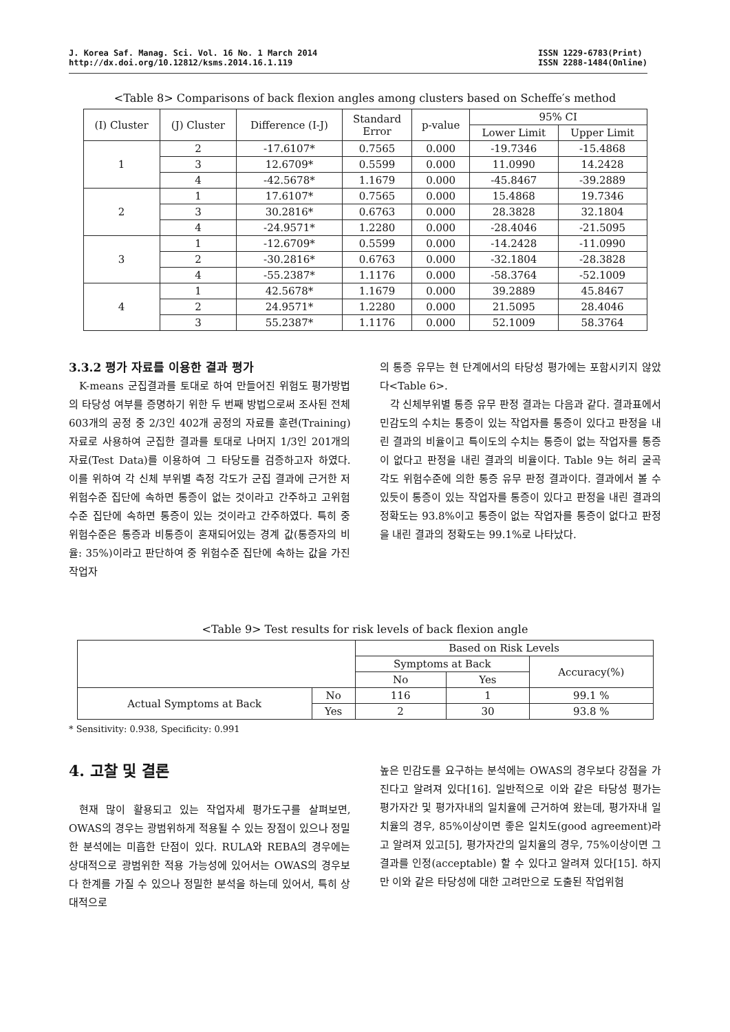J. Korea Saf. Manag. Sci. Vol. 16 No. 1 March 2014
http://dx.doi.org/10.12812/ksms.2014.16.1.119
ISSN 1229-6783(Print)
ISSN 2288-1484(Online)
<Table 8> Comparisons of back flexion angles among clusters based on Scheffe′s method
| (I) Cluster | (J) Cluster | Difference (I-J) | Standard Error | p-value | 95% CI | |
| --- | --- | --- | --- | --- | --- | --- |
| | | | | | Lower Limit | Upper Limit |
| 1 | 2 | -17.6107* | 0.7565 | 0.000 | -19.7346 | -15.4868 |
| | 3 | 12.6709* | 0.5599 | 0.000 | 11.0990 | 14.2428 |
| | 4 | -42.5678* | 1.1679 | 0.000 | -45.8467 | -39.2889 |
| 2 | 1 | 17.6107* | 0.7565 | 0.000 | 15.4868 | 19.7346 |
| | 3 | 30.2816* | 0.6763 | 0.000 | 28.3828 | 32.1804 |
| | 4 | -24.9571* | 1.2280 | 0.000 | -28.4046 | -21.5095 |
| 3 | 1 | -12.6709* | 0.5599 | 0.000 | -14.2428 | -11.0990 |
| | 2 | -30.2816* | 0.6763 | 0.000 | -32.1804 | -28.3828 |
| | 4 | -55.2387* | 1.1176 | 0.000 | -58.3764 | -52.1009 |
| 4 | 1 | 42.5678* | 1.1679 | 0.000 | 39.2889 | 45.8467 |
| | 2 | 24.9571* | 1.2280 | 0.000 | 21.5095 | 28.4046 |
| | 3 | 55.2387* | 1.1176 | 0.000 | 52.1009 | 58.3764 |
3.3.2 평가 자료를 이용한 결과 평가
K-means 군집결과를 토대로 하여 만들어진 위험도 평가방법의 타당성 여부를 증명하기 위한 두 번째 방법으로써 조사된 전체 603개의 공정 중 2/3인 402개 공정의 자료를 훈련(Training) 자료로 사용하여 군집한 결과를 토대로 나머지 1/3인 201개의 자료(Test Data)를 이용하여 그 타당도를 검증하고자 하였다. 이를 위하여 각 신체 부위별 측정 각도가 군집 결과에 근거한 저 위험수준 집단에 속하면 통증이 없는 것이라고 간주하고 고위험수준 집단에 속하면 통증이 있는 것이라고 간주하였다. 특히 중 위험수준은 통증과 비통증이 혼재되어있는 경계 값(통증자의 비율: 35%)이라고 판단하여 중 위험수준 집단에 속하는 값을 가진 작업자
의 통증 유무는 현 단계에서의 타당성 평가에는 포함시키지 않았다<Table 6>.
각 신체부위별 통증 유무 판정 결과는 다음과 같다. 결과표에서 민감도의 수치는 통증이 있는 작업자를 통증이 있다고 판정을 내린 결과의 비율이고 특이도의 수치는 통증이 없는 작업자를 통증이 없다고 판정을 내린 결과의 비율이다. Table 9는 허리 굴곡 각도 위험수준에 의한 통증 유무 판정 결과이다. 결과에서 볼 수 있듯이 통증이 있는 작업자를 통증이 있다고 판정을 내린 결과의 정확도는 93.8%이고 통증이 없는 작업자를 통증이 없다고 판정을 내린 결과의 정확도는 99.1%로 나타났다.
<Table 9> Test results for risk levels of back flexion angle
| | | Based on Risk Levels | | |
| | | Symptoms at Back | | Accuracy(%) |
| | | No | Yes | |
| Actual Symptoms at Back | No | 116 | 1 | 99.1 % |
| | Yes | 2 | 30 | 93.8 % |
* Sensitivity: 0.938, Specificity: 0.991
4. 고찰 및 결론
현재 많이 활용되고 있는 작업자세 평가도구를 살펴보면, OWAS의 경우는 광범위하게 적용될 수 있는 장점이 있으나 정밀한 분석에는 미흡한 단점이 있다. RULA와 REBA의 경우에는 상대적으로 광범위한 적용 가능성에 있어서는 OWAS의 경우보다 한계를 가질 수 있으나 정밀한 분석을 하는데 있어서, 특히 상대적으로
높은 민감도를 요구하는 분석에는 OWAS의 경우보다 강점을 가진다고 알려져 있다[16]. 일반적으로 이와 같은 타당성 평가는 평가자간 및 평가자내의 일치율에 근거하여 왔는데, 평가자내 일치율의 경우, 85%이상이면 좋은 일치도(good agreement)라고 알려져 있고[5], 평가자간의 일치율의 경우, 75%이상이면 그 결과를 인정(acceptable) 할 수 있다고 알려져 있다[15]. 하지만 이와 같은 타당성에 대한 고려만으로 도출된 작업위험